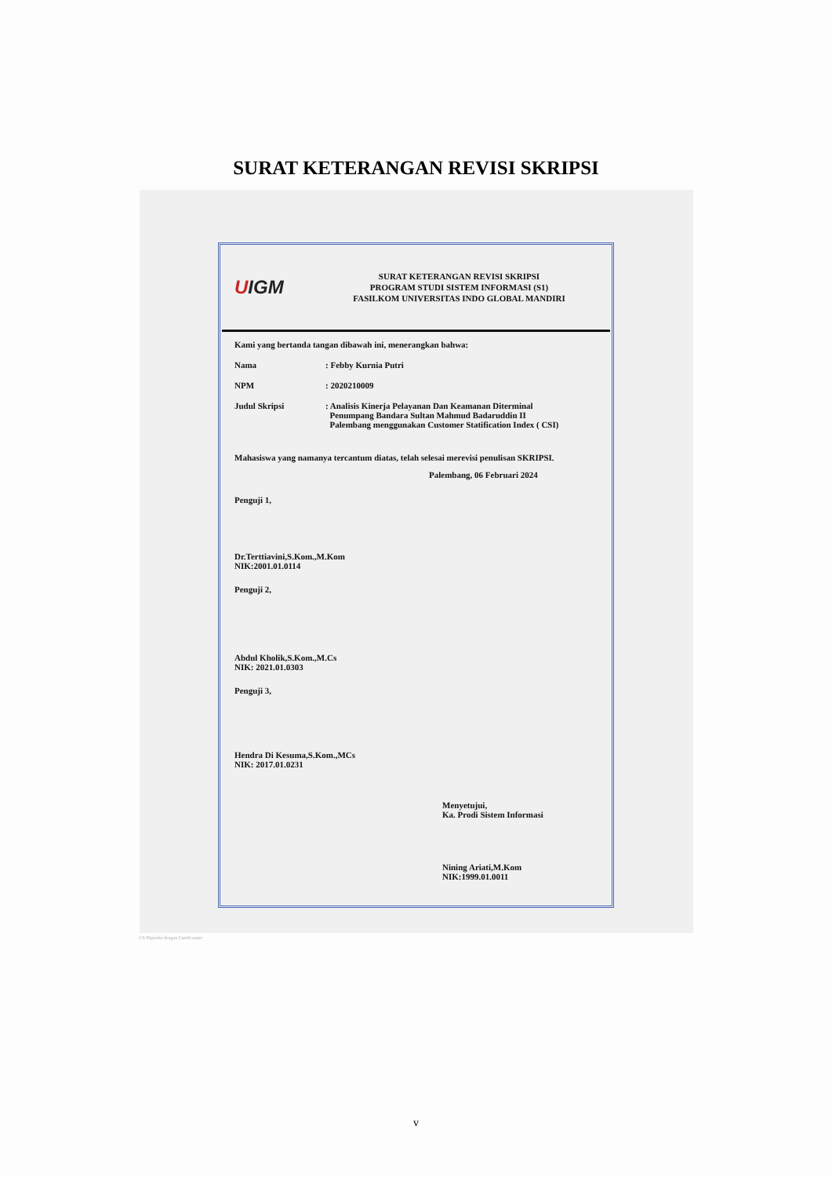SURAT KETERANGAN REVISI SKRIPSI
UIGM
SURAT KETERANGAN REVISI SKRIPSI
PROGRAM STUDI SISTEM INFORMASI (S1)
FASILKOM UNIVERSITAS INDO GLOBAL MANDIRI
Kami yang bertanda tangan dibawah ini, menerangkan bahwa:
Nama : Febby Kurnia Putri
NPM : 2020210009
Judul Skripsi : Analisis Kinerja Pelayanan Dan Keamanan Diterminal
Penumpang Bandara Sultan Mahmud Badaruddin II
Palembang menggunakan Customer Statification Index ( CSI)
Mahasiswa yang namanya tercantum diatas, telah selesai merevisi penulisan SKRIPSI.
Palembang, 06 Februari 2024
Penguji 1,
Dr.Terttiavini,S.Kom.,M.Kom
NIK:2001.01.0114
Penguji 2,
Abdul Kholik,S.Kom.,M.Cs
NIK: 2021.01.0303
Penguji 3,
Hendra Di Kesuma,S.Kom.,MCs
NIK: 2017.01.0231
Menyetujui,
Ka. Prodi Sistem Informasi
Nining Ariati,M.Kom
NIK:1999.01.0011
CS Dipindai dengan CamScanner
v